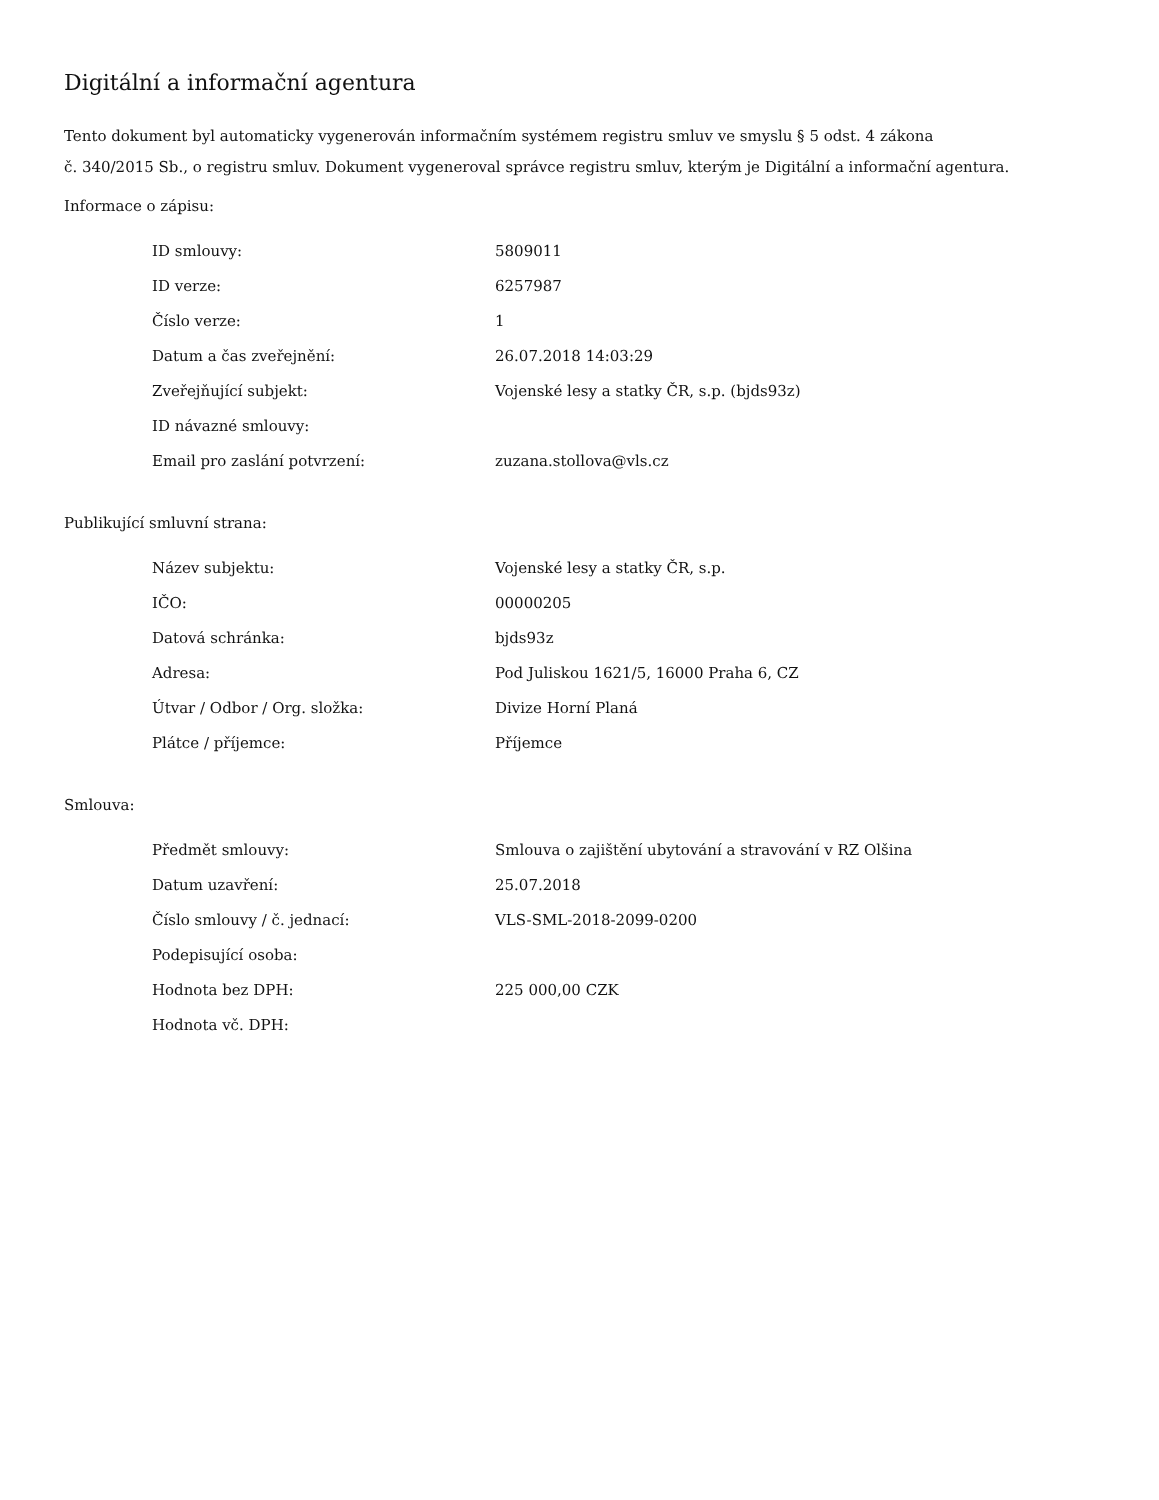Digitální a informační agentura
Tento dokument byl automaticky vygenerován informačním systémem registru smluv ve smyslu § 5 odst. 4 zákona
č. 340/2015 Sb., o registru smluv. Dokument vygeneroval správce registru smluv, kterým je Digitální a informační agentura.
Informace o zápisu:
| ID smlouvy: | 5809011 |
| ID verze: | 6257987 |
| Číslo verze: | 1 |
| Datum a čas zveřejnění: | 26.07.2018 14:03:29 |
| Zveřejňující subjekt: | Vojenské lesy a statky ČR, s.p. (bjds93z) |
| ID návazné smlouvy: | |
| Email pro zaslání potvrzení: | zuzana.stollova@vls.cz |
Publikující smluvní strana:
| Název subjektu: | Vojenské lesy a statky ČR, s.p. |
| IČO: | 00000205 |
| Datová schránka: | bjds93z |
| Adresa: | Pod Juliskou 1621/5, 16000 Praha 6, CZ |
| Útvar / Odbor / Org. složka: | Divize Horní Planá |
| Plátce / příjemce: | Příjemce |
Smlouva:
| Předmět smlouvy: | Smlouva o zajištění ubytování a stravování v RZ Olšina |
| Datum uzavření: | 25.07.2018 |
| Číslo smlouvy / č. jednací: | VLS-SML-2018-2099-0200 |
| Podepisující osoba: | |
| Hodnota bez DPH: | 225 000,00 CZK |
| Hodnota vč. DPH: | |